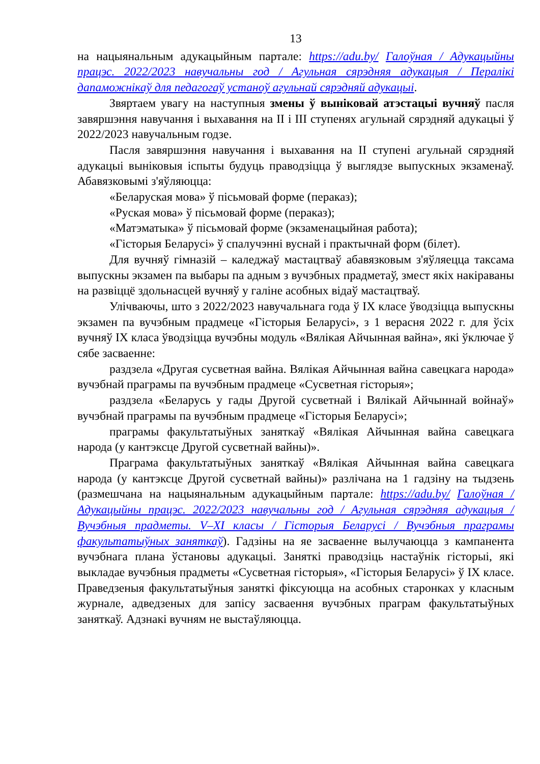13
на нацыянальным адукацыйным партале: https://adu.by/ Галоўная / Адукацыйны працэс. 2022/2023 навучальны год / Агульная сярэдняя адукацыя / Пералікі дапаможнікаў для педагогаў устаноў агульнай сярэдняй адукацыі.
Звяртаем увагу на наступныя змены ў выніковай атэстацыі вучняў пасля завяршэння навучання і выхавання на II і III ступенях агульнай сярэдняй адукацыі ў 2022/2023 навучальным годзе.
Пасля завяршэння навучання і выхавання на II ступені агульнай сярэдняй адукацыі выніковыя іспыты будуць праводзіцца ў выглядзе выпускных экзаменаў. Абавязковымі з'яўляюцца:
«Беларуская мова» ў пісьмовай форме (пераказ);
«Руская мова» ў пісьмовай форме (пераказ);
«Матэматыка» ў пісьмовай форме (экзаменацыйная работа);
«Гісторыя Беларусі» ў спалучэнні вуснай і практычнай форм (білет).
Для вучняў гімназій – каледжаў мастацтваў абавязковым з'яўляецца таксама выпускны экзамен па выбары па адным з вучэбных прадметаў, змест якіх накіраваны на развіццё здольнасцей вучняў у галіне асобных відаў мастацтваў.
Улічваючы, што з 2022/2023 навучальнага года ў IX класе ўводзіцца выпускны экзамен па вучэбным прадмеце «Гісторыя Беларусі», з 1 верасня 2022 г. для ўсіх вучняў IX класа ўводзіцца вучэбны модуль «Вялікая Айчынная вайна», які ўключае ў сябе засваенне:
раздзела «Другая сусветная вайна. Вялікая Айчынная вайна савецкага народа» вучэбнай праграмы па вучэбным прадмеце «Сусветная гісторыя»;
раздзела «Беларусь у гады Другой сусветнай і Вялікай Айчыннай войнаў» вучэбнай праграмы па вучэбным прадмеце «Гісторыя Беларусі»;
праграмы факультатыўных заняткаў «Вялікая Айчынная вайна савецкага народа (у кантэксце Другой сусветнай вайны)».
Праграма факультатыўных заняткаў «Вялікая Айчынная вайна савецкага народа (у кантэксце Другой сусветнай вайны)» разлічана на 1 гадзіну на тыдзень (размешчана на нацыянальным адукацыйным партале: https://adu.by/ Галоўная / Адукацыйны працэс. 2022/2023 навучальны год / Агульная сярэдняя адукацыя / Вучэбныя прадметы. V–XI класы / Гісторыя Беларусі / Вучэбныя праграмы факультатыўных заняткаў). Гадзіны на яе засваенне вылучаюцца з кампанента вучэбнага плана ўстановы адукацыі. Заняткі праводзіць настаўнік гісторыі, які выкладае вучэбныя прадметы «Сусветная гісторыя», «Гісторыя Беларусі» ў IX класе. Праведзеныя факультатыўныя заняткі фіксуюцца на асобных старонках у класным журнале, адведзеных для запісу засваення вучэбных праграм факультатыўных заняткаў. Адзнакі вучням не выстаўляюцца.